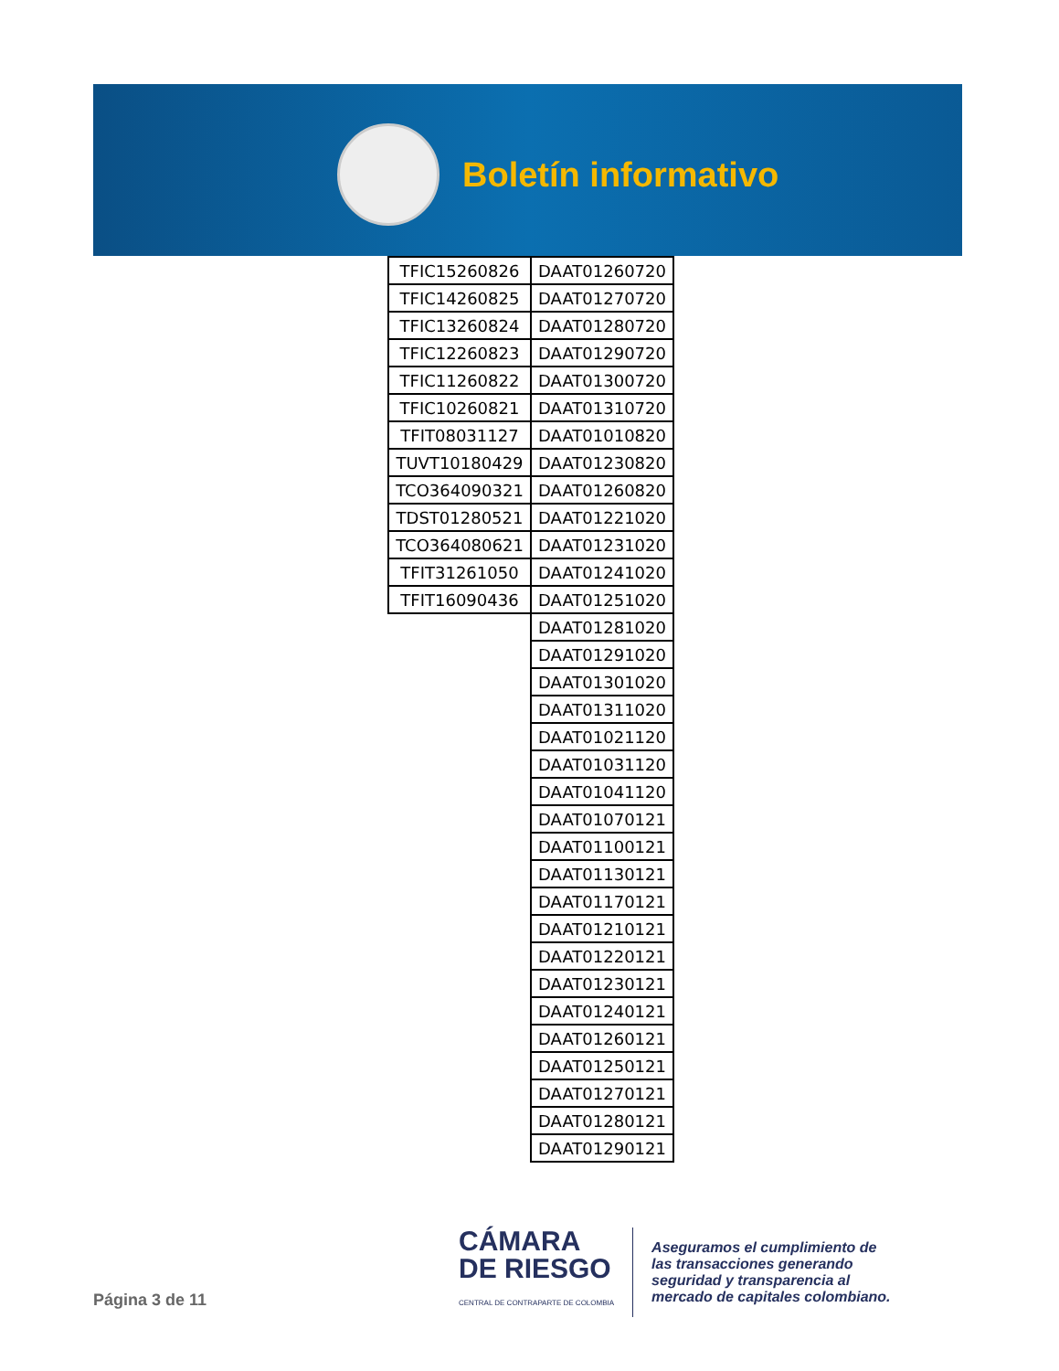Boletín informativo
| TFIC15260826 | DAAT01260720 |
| TFIC14260825 | DAAT01270720 |
| TFIC13260824 | DAAT01280720 |
| TFIC12260823 | DAAT01290720 |
| TFIC11260822 | DAAT01300720 |
| TFIC10260821 | DAAT01310720 |
| TFIT08031127 | DAAT01010820 |
| TUVT10180429 | DAAT01230820 |
| TCO364090321 | DAAT01260820 |
| TDST01280521 | DAAT01221020 |
| TCO364080621 | DAAT01231020 |
| TFIT31261050 | DAAT01241020 |
| TFIT16090436 | DAAT01251020 |
| | DAAT01281020 |
| | DAAT01291020 |
| | DAAT01301020 |
| | DAAT01311020 |
| | DAAT01021120 |
| | DAAT01031120 |
| | DAAT01041120 |
| | DAAT01070121 |
| | DAAT01100121 |
| | DAAT01130121 |
| | DAAT01170121 |
| | DAAT01210121 |
| | DAAT01220121 |
| | DAAT01230121 |
| | DAAT01240121 |
| | DAAT01260121 |
| | DAAT01250121 |
| | DAAT01270121 |
| | DAAT01280121 |
| | DAAT01290121 |
Página 3 de 11
CÁMARA
DE RIESGO
CENTRAL DE CONTRAPARTE DE COLOMBIA
Aseguramos el cumplimiento de
las transacciones generando
seguridad y transparencia al
mercado de capitales colombiano.